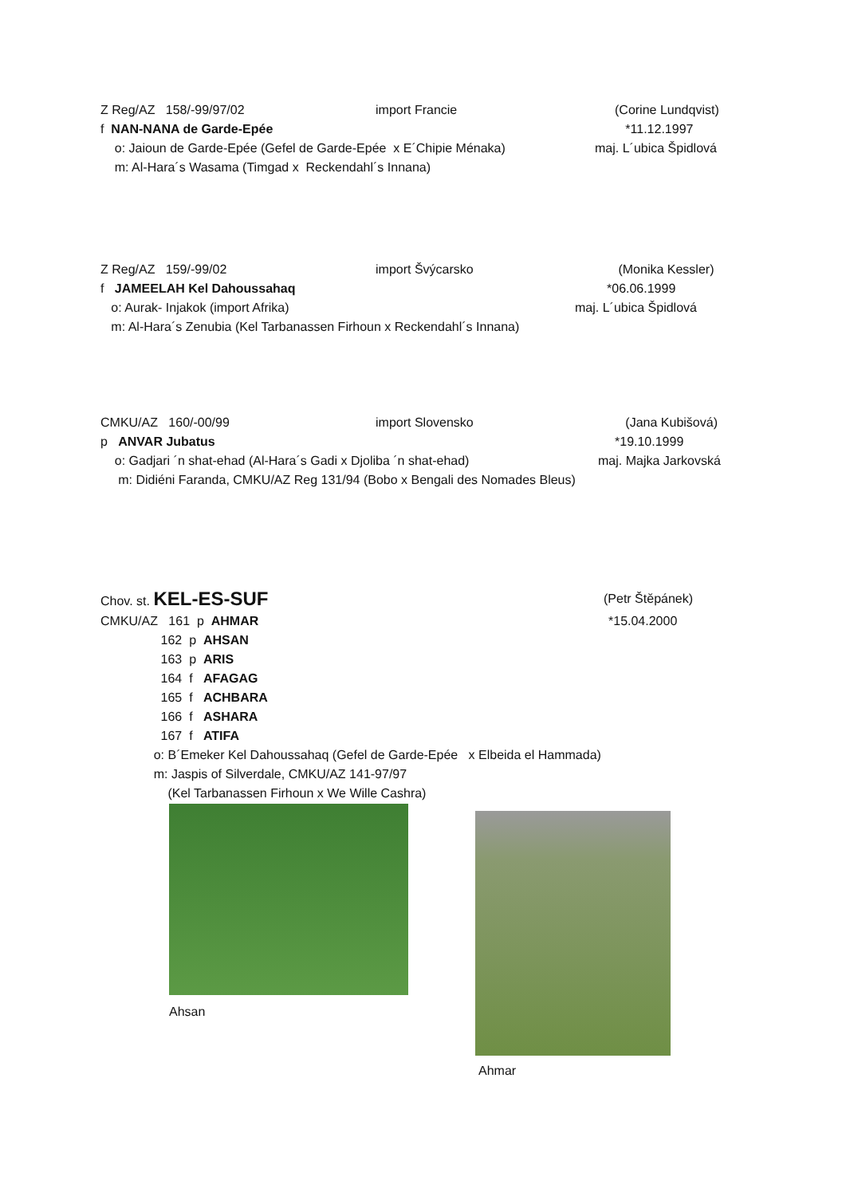Z Reg/AZ 158/-99/97/02 import Francie (Corine Lundqvist)
f NAN-NANA de Garde-Epée *11.12.1997
o: Jaioun de Garde-Epée (Gefel de Garde-Epée x E´Chipie Ménaka) maj. L´ubica Špidlová
m: Al-Hara´s Wasama (Timgad x Reckendahl´s Innana)
Z Reg/AZ 159/-99/02 import Švýcarsko (Monika Kessler)
f JAMEELAH Kel Dahoussahaq *06.06.1999
o: Aurak- Injakok (import Afrika) maj. L´ubica Špidlová
m: Al-Hara´s Zenubia (Kel Tarbanassen Firhoun x Reckendahl´s Innana)
CMKU/AZ 160/-00/99 import Slovensko (Jana Kubišová)
p ANVAR Jubatus *19.10.1999
o: Gadjari ´n shat-ehad (Al-Hara´s Gadi x Djoliba ´n shat-ehad) maj. Majka Jarkovská
m: Didiéni Faranda, CMKU/AZ Reg 131/94 (Bobo x Bengali des Nomades Bleus)
Chov. st. KEL-ES-SUF (Petr Štěpánek)
CMKU/AZ 161 p AHMAR *15.04.2000
162 p AHSAN
163 p ARIS
164 f AFAGAG
165 f ACHBARA
166 f ASHARA
167 f ATIFA
o: B´Emeker Kel Dahoussahaq (Gefel de Garde-Epée x Elbeida el Hammada)
m: Jaspis of Silverdale, CMKU/AZ 141-97/97
(Kel Tarbanassen Firhoun x We Wille Cashra)
Ahsan Ahmar